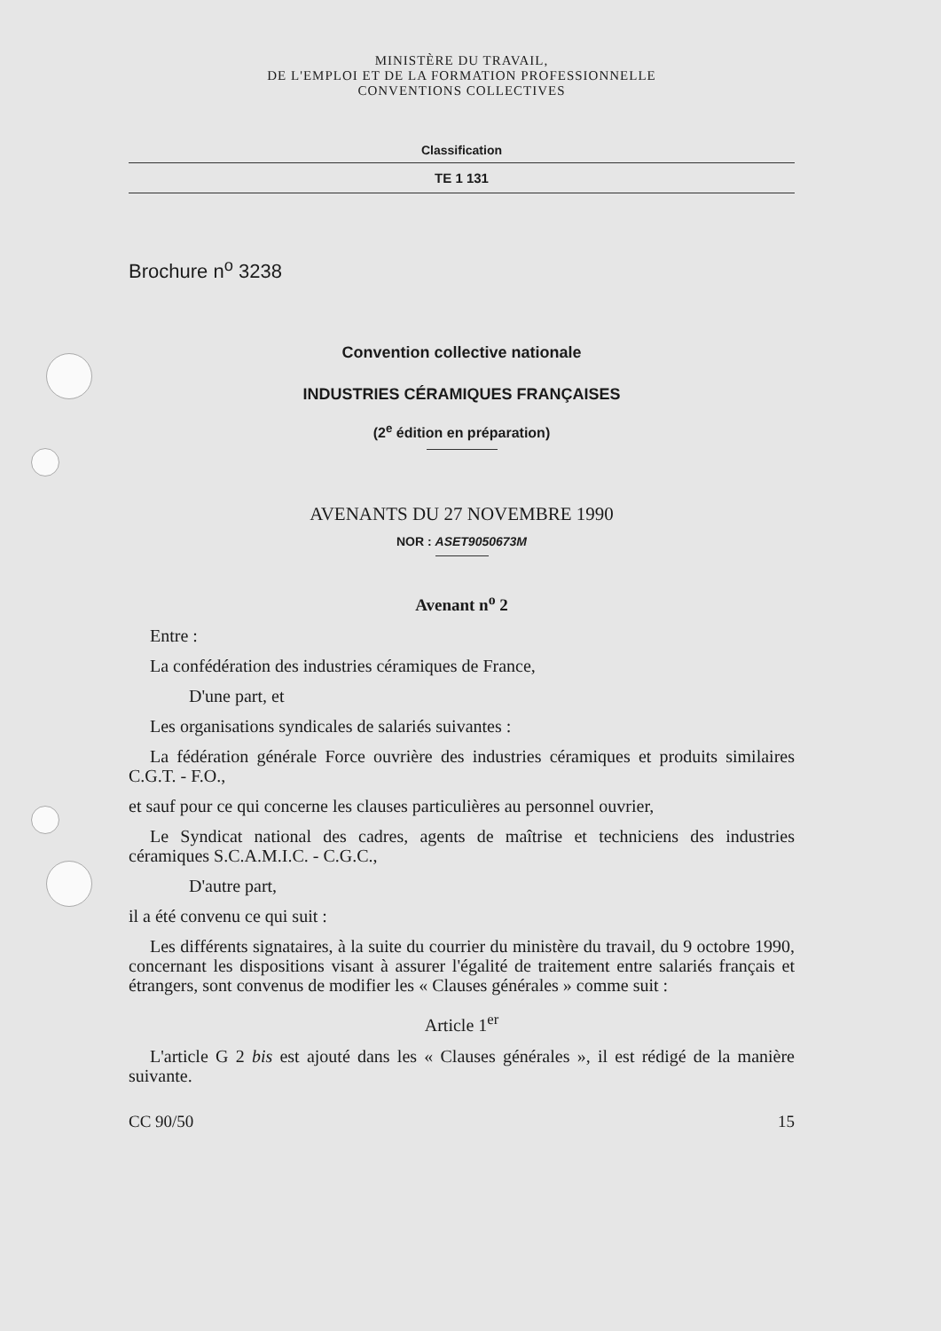MINISTÈRE DU TRAVAIL,
DE L'EMPLOI ET DE LA FORMATION PROFESSIONNELLE
CONVENTIONS COLLECTIVES
Classification
TE 1 131
Brochure n<sup>o</sup> 3238
Convention collective nationale
INDUSTRIES CÉRAMIQUES FRANÇAISES
(2<sup>e</sup> édition en préparation)
AVENANTS DU 27 NOVEMBRE 1990
NOR : ASET9050673M
Avenant n<sup>o</sup> 2
Entre :
La confédération des industries céramiques de France,
D'une part, et
Les organisations syndicales de salariés suivantes :
La fédération générale Force ouvrière des industries céramiques et produits similaires C.G.T. - F.O.,
et sauf pour ce qui concerne les clauses particulières au personnel ouvrier,
Le Syndicat national des cadres, agents de maîtrise et techniciens des industries céramiques S.C.A.M.I.C. - C.G.C.,
D'autre part,
il a été convenu ce qui suit :
Les différents signataires, à la suite du courrier du ministère du travail, du 9 octobre 1990, concernant les dispositions visant à assurer l'égalité de traitement entre salariés français et étrangers, sont convenus de modifier les « Clauses générales » comme suit :
Article 1<sup>er</sup>
L'article G 2 bis est ajouté dans les « Clauses générales », il est rédigé de la manière suivante.
CC 90/50 15